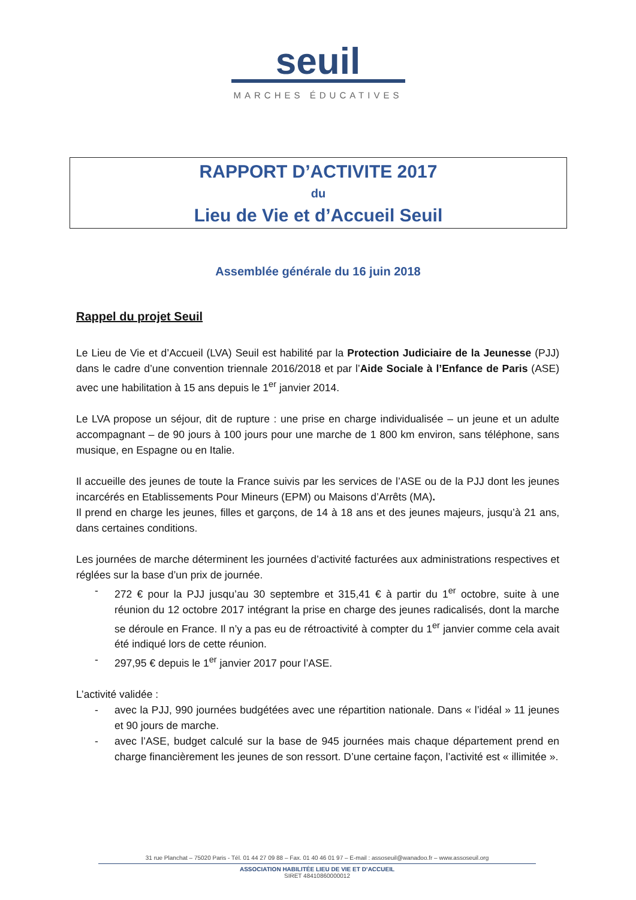seuil
MARCHES ÉDUCATIVES
RAPPORT D’ACTIVITE 2017
du
Lieu de Vie et d’Accueil Seuil
Assemblée générale du 16 juin 2018
Rappel du projet Seuil
Le Lieu de Vie et d’Accueil (LVA) Seuil est habilité par la Protection Judiciaire de la Jeunesse (PJJ) dans le cadre d’une convention triennale 2016/2018 et par l’Aide Sociale à l’Enfance de Paris (ASE) avec une habilitation à 15 ans depuis le 1<sup>er</sup> janvier 2014.
Le LVA propose un séjour, dit de rupture : une prise en charge individualisée – un jeune et un adulte accompagnant – de 90 jours à 100 jours pour une marche de 1 800 km environ, sans téléphone, sans musique, en Espagne ou en Italie.
Il accueille des jeunes de toute la France suivis par les services de l’ASE ou de la PJJ dont les jeunes incarcérés en Etablissements Pour Mineurs (EPM) ou Maisons d’Arrêts (MA).
Il prend en charge les jeunes, filles et garçons, de 14 à 18 ans et des jeunes majeurs, jusqu’à 21 ans, dans certaines conditions.
Les journées de marche déterminent les journées d’activité facturées aux administrations respectives et réglées sur la base d’un prix de journée.
- 272 € pour la PJJ jusqu’au 30 septembre et 315,41 € à partir du 1<sup>er</sup> octobre, suite à une réunion du 12 octobre 2017 intégrant la prise en charge des jeunes radicalisés, dont la marche se déroule en France. Il n’y a pas eu de rétroactivité à compter du 1<sup>er</sup> janvier comme cela avait été indiqué lors de cette réunion.
- 297,95 € depuis le 1<sup>er</sup> janvier 2017 pour l’ASE.
L’activité validée :
- avec la PJJ, 990 journées budgétées avec une répartition nationale. Dans « l’idéal » 11 jeunes et 90 jours de marche.
- avec l’ASE, budget calculé sur la base de 945 journées mais chaque département prend en charge financièrement les jeunes de son ressort. D’une certaine façon, l’activité est « illimitée ».
31 rue Planchat – 75020 Paris - Tél. 01 44 27 09 88 – Fax. 01 40 46 01 97 – E-mail : assoseuil@wanadoo.fr – www.assoseuil.org
ASSOCIATION HABILITÉE LIEU DE VIE ET D’ACCUEIL
SIRET 48410860000012